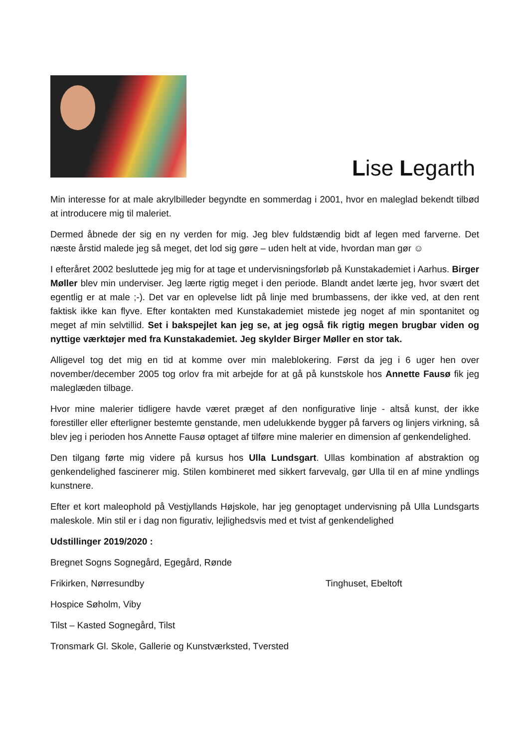Lise Legarth
Min interesse for at male akrylbilleder begyndte en sommerdag i 2001, hvor en maleglad bekendt tilbød at introducere mig til maleriet.
Dermed åbnede der sig en ny verden for mig. Jeg blev fuldstændig bidt af legen med farverne. Det næste årstid malede jeg så meget, det lod sig gøre – uden helt at vide, hvordan man gør ☺
I efteråret 2002 besluttede jeg mig for at tage et undervisningsforløb på Kunstakademiet i Aarhus. Birger Møller blev min underviser. Jeg lærte rigtig meget i den periode. Blandt andet lærte jeg, hvor svært det egentlig er at male ;-). Det var en oplevelse lidt på linje med brumbassens, der ikke ved, at den rent faktisk ikke kan flyve. Efter kontakten med Kunstakademiet mistede jeg noget af min spontanitet og meget af min selvtillid. Set i bakspejlet kan jeg se, at jeg også fik rigtig megen brugbar viden og nyttige værktøjer med fra Kunstakademiet. Jeg skylder Birger Møller en stor tak.
Alligevel tog det mig en tid at komme over min maleblokering. Først da jeg i 6 uger hen over november/december 2005 tog orlov fra mit arbejde for at gå på kunstskole hos Annette Fausø fik jeg maleglæden tilbage.
Hvor mine malerier tidligere havde været præget af den nonfigurative linje - altså kunst, der ikke forestiller eller efterligner bestemte genstande, men udelukkende bygger på farvers og linjers virkning, så blev jeg i perioden hos Annette Fausø optaget af tilføre mine malerier en dimension af genkendelighed.
Den tilgang førte mig videre på kursus hos Ulla Lundsgart. Ullas kombination af abstraktion og genkendelighed fascinerer mig. Stilen kombineret med sikkert farvevalg, gør Ulla til en af mine yndlings kunstnere.
Efter et kort maleophold på Vestjyllands Højskole, har jeg genoptaget undervisning på Ulla Lundsgarts maleskole. Min stil er i dag non figurativ, lejlighedsvis med et tvist af genkendelighed
Udstillinger 2019/2020 :
Bregnet Sogns Sognegård, Egegård, Rønde
Frikirken, Nørresundby Tinghuset, Ebeltoft
Hospice Søholm, Viby
Tilst – Kasted Sognegård, Tilst
Tronsmark Gl. Skole, Gallerie og Kunstværksted, Tversted